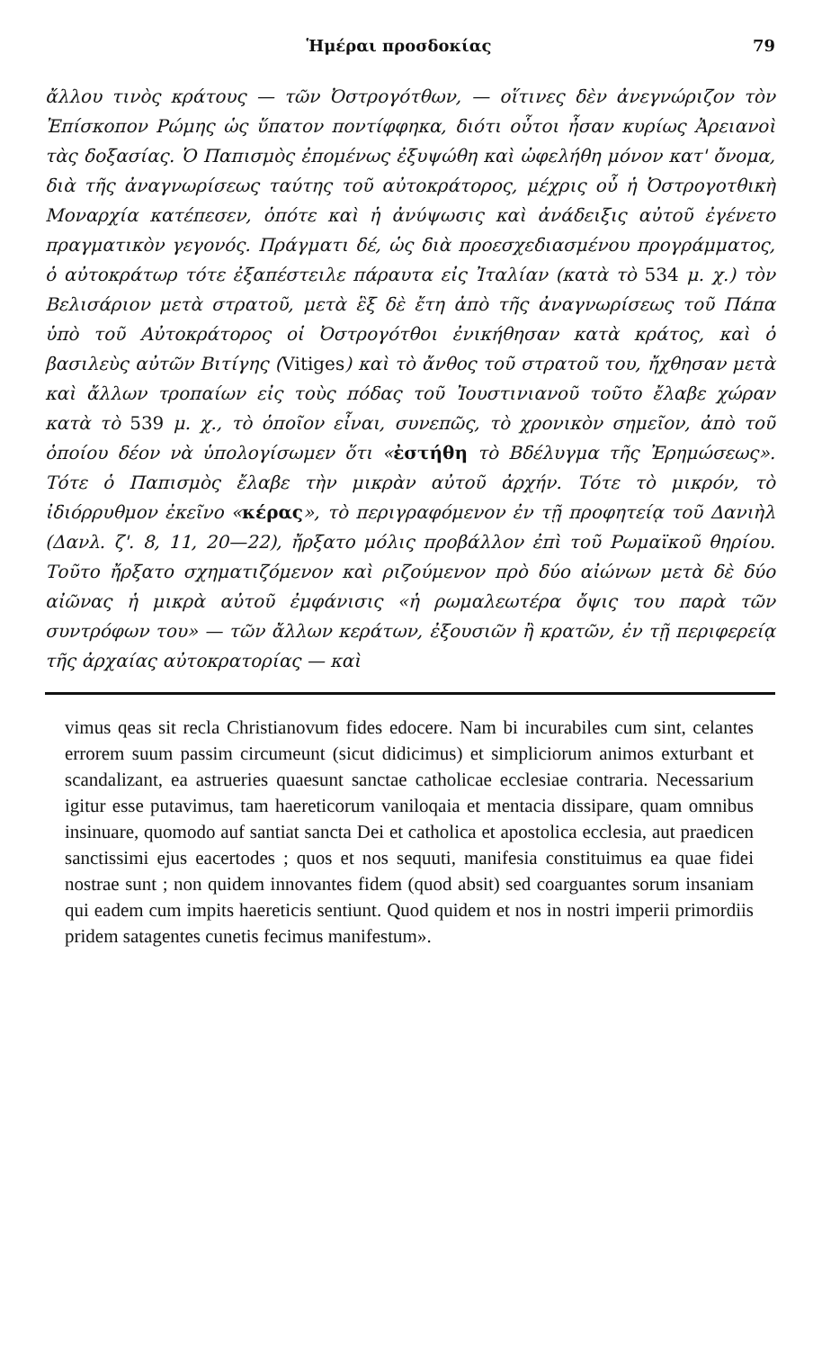Ἡμέραι προσδοκίας 79
ἄλλου τινὸς κράτους — τῶν Ὀστρογότθων, — οἵτινες δὲν ἀνεγνώριζον τὸν Ἐπίσκοπον Ρώμης ὡς ὕπατον ποντίφφηκα, διότι οὗτοι ἦσαν κυρίως Ἀρειανοὶ τὰς δοξασίας. Ὁ Παπισμὸς ἐπομένως ἐξυψώθη καὶ ὠφελήθη μόνον κατ' ὄνομα, διὰ τῆς ἀναγνωρίσεως ταύτης τοῦ αὐτοκράτορος, μέχρις οὗ ἡ Ὀστρογοτθικὴ Μοναρχία κατέπεσεν, ὁπότε καὶ ἡ ἀνύψωσις καὶ ἀνάδειξις αὐτοῦ ἐγένετο πραγματικὸν γεγονός. Πράγματι δέ, ὡς διὰ προεσχεδιασμένου προγράμματος, ὁ αὐτοκράτωρ τότε ἐξαπέστειλε πάραυτα εἰς Ἰταλίαν (κατὰ τὸ 534 μ. χ.) τὸν Βελισάριον μετὰ στρατοῦ, μετὰ ἓξ δὲ ἔτη ἀπὸ τῆς ἀναγνωρίσεως τοῦ Πάπα ὑπὸ τοῦ Αὐτοκράτορος οἱ Ὀστρογότθοι ἐνικήθησαν κατὰ κράτος, καὶ ὁ βασιλεὺς αὐτῶν Βιτίγης (Vitiges) καὶ τὸ ἄνθος τοῦ στρατοῦ του, ἤχθησαν μετὰ καὶ ἄλλων τροπαίων εἰς τοὺς πόδας τοῦ Ἰουστινιανοῦ τοῦτο ἔλαβε χώραν κατὰ τὸ 539 μ. χ., τὸ ὁποῖον εἶναι, συνεπῶς, τὸ χρονικὸν σημεῖον, ἀπὸ τοῦ ὁποίου δέον νὰ ὑπολογίσωμεν ὅτι «ἐστήθη τὸ Βδέλυγμα τῆς Ἐρημώσεως». Τότε ὁ Παπισμὸς ἔλαβε τὴν μικρὰν αὐτοῦ ἀρχήν. Τότε τὸ μικρόν, τὸ ἰδιόρρυθμον ἐκεῖνο «κέρας», τὸ περιγραφόμενον ἐν τῇ προφητείᾳ τοῦ Δανιὴλ (Δανλ. ζ'. 8, 11, 20—22), ἤρξατο μόλις προβάλλον ἐπὶ τοῦ Ρωμαϊκοῦ θηρίου. Τοῦτο ἤρξατο σχηματιζόμενον καὶ ριζούμενον πρὸ δύο αἰώνων μετὰ δὲ δύο αἰῶνας ἡ μικρὰ αὐτοῦ ἐμφάνισις «ἡ ρωμαλεωτέρα ὄψις του παρὰ τῶν συντρόφων του» — τῶν ἄλλων κεράτων, ἐξουσιῶν ἢ κρατῶν, ἐν τῇ περιφερείᾳ τῆς ἀρχαίας αὐτοκρατορίας — καὶ
vimus qeas sit recla Christianovum fides edocere. Nam bi incurabiles cum sint, celantes errorem suum passim circumeunt (sicut didicimus) et simpliciorum animos exturbant et scandalizant, ea astrueries quaesunt sanctae catholicae ecclesiae contraria. Necessarium igitur esse putavimus, tam haereticorum vaniloqaia et mentacia dissipare, quam omnibus insinuare, quomodo auf santiat sancta Dei et catholica et apostolica ecclesia, aut praedicen sanctissimi ejus eacertodes ; quos et nos sequuti, manifesia constituimus ea quae fidei nostrae sunt ; non quidem innovantes fidem (quod absit) sed coarguantes sorum insaniam qui eadem cum impits haereticis sentiunt. Quod quidem et nos in nostri imperii primordiis pridem satagentes cunetis fecimus manifestum».